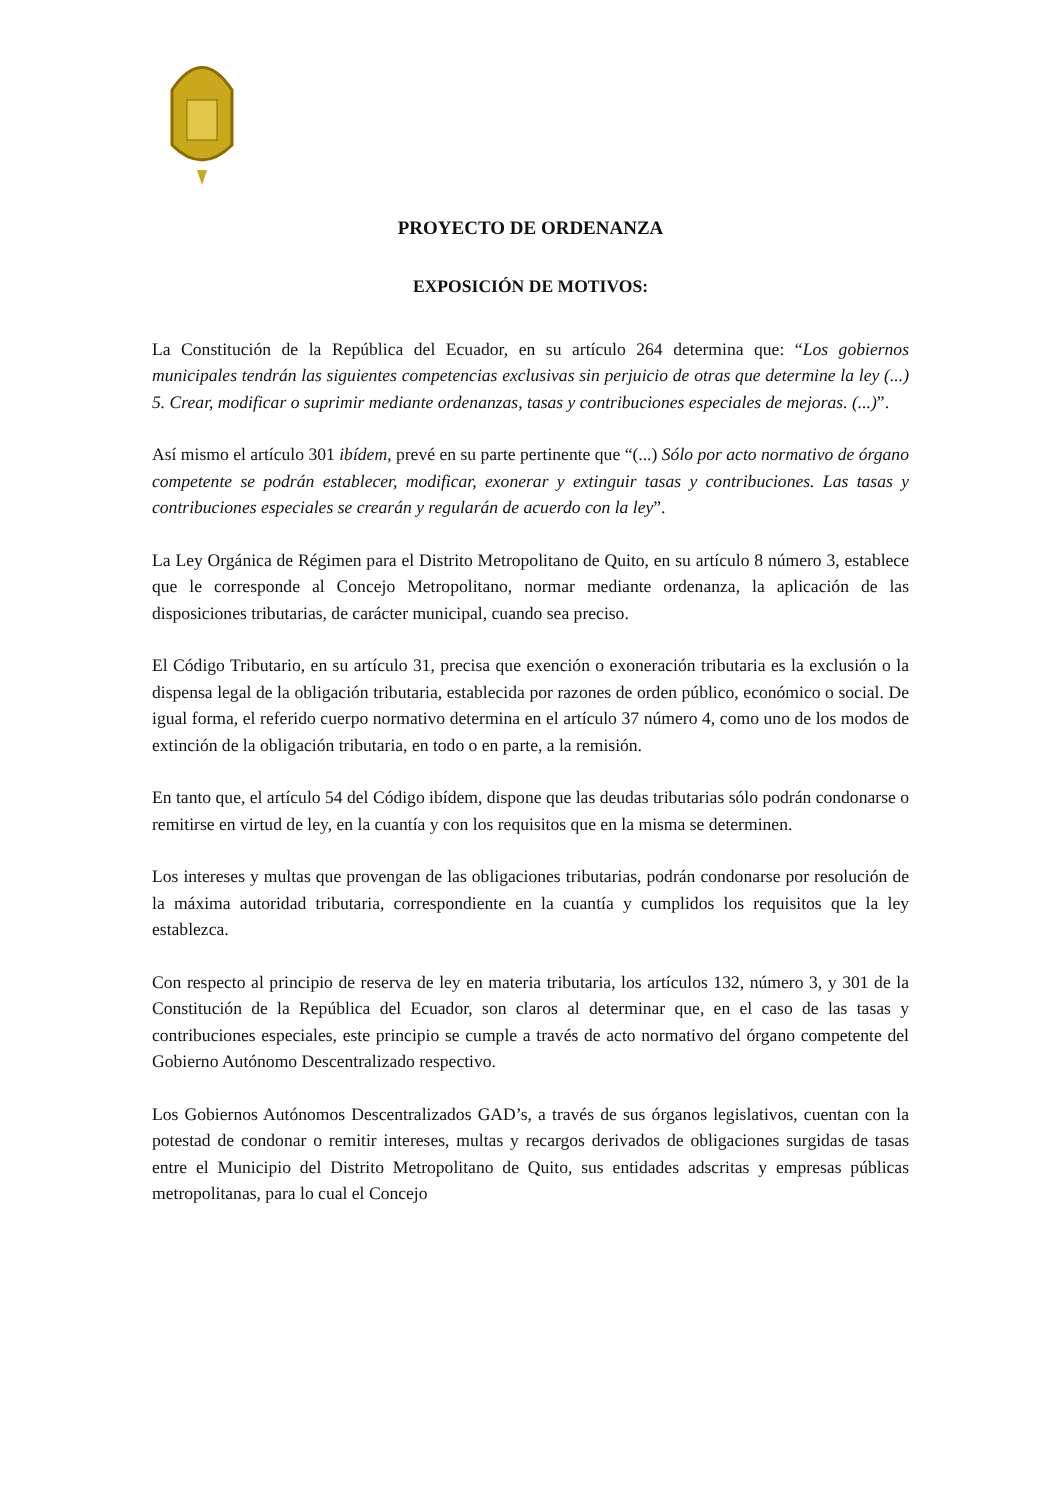PROYECTO DE ORDENANZA
EXPOSICIÓN DE MOTIVOS:
La Constitución de la República del Ecuador, en su artículo 264 determina que: “Los gobiernos municipales tendrán las siguientes competencias exclusivas sin perjuicio de otras que determine la ley (...) 5. Crear, modificar o suprimir mediante ordenanzas, tasas y contribuciones especiales de mejoras. (...)”.
Así mismo el artículo 301 ibídem, prevé en su parte pertinente que “(...) Sólo por acto normativo de órgano competente se podrán establecer, modificar, exonerar y extinguir tasas y contribuciones. Las tasas y contribuciones especiales se crearán y regularán de acuerdo con la ley”.
La Ley Orgánica de Régimen para el Distrito Metropolitano de Quito, en su artículo 8 número 3, establece que le corresponde al Concejo Metropolitano, normar mediante ordenanza, la aplicación de las disposiciones tributarias, de carácter municipal, cuando sea preciso.
El Código Tributario, en su artículo 31, precisa que exención o exoneración tributaria es la exclusión o la dispensa legal de la obligación tributaria, establecida por razones de orden público, económico o social. De igual forma, el referido cuerpo normativo determina en el artículo 37 número 4, como uno de los modos de extinción de la obligación tributaria, en todo o en parte, a la remisión.
En tanto que, el artículo 54 del Código ibídem, dispone que las deudas tributarias sólo podrán condonarse o remitirse en virtud de ley, en la cuantía y con los requisitos que en la misma se determinen.
Los intereses y multas que provengan de las obligaciones tributarias, podrán condonarse por resolución de la máxima autoridad tributaria, correspondiente en la cuantía y cumplidos los requisitos que la ley establezca.
Con respecto al principio de reserva de ley en materia tributaria, los artículos 132, número 3, y 301 de la Constitución de la República del Ecuador, son claros al determinar que, en el caso de las tasas y contribuciones especiales, este principio se cumple a través de acto normativo del órgano competente del Gobierno Autónomo Descentralizado respectivo.
Los Gobiernos Autónomos Descentralizados GAD’s, a través de sus órganos legislativos, cuentan con la potestad de condonar o remitir intereses, multas y recargos derivados de obligaciones surgidas de tasas entre el Municipio del Distrito Metropolitano de Quito, sus entidades adscritas y empresas públicas metropolitanas, para lo cual el Concejo